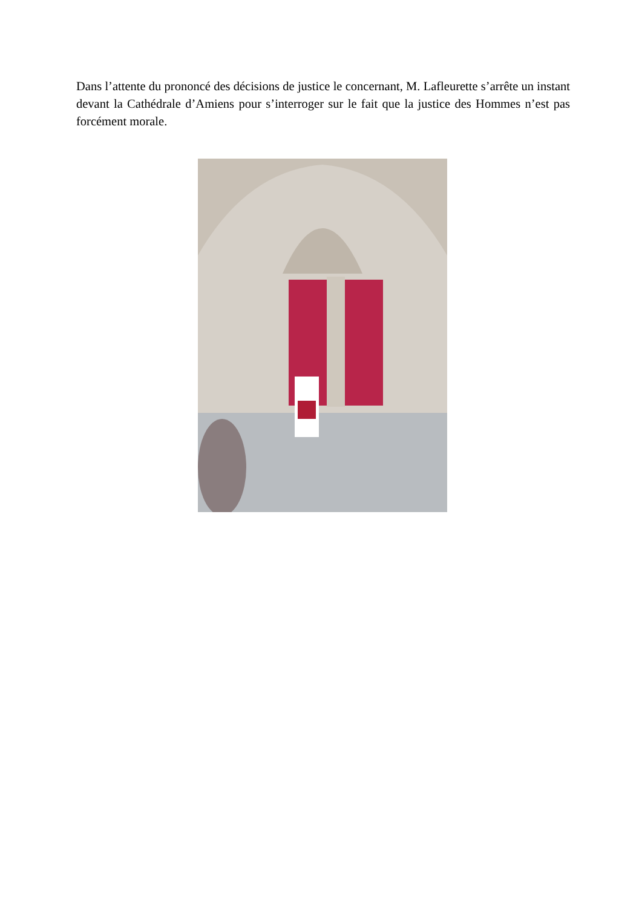Dans l’attente du prononcé des décisions de justice le concernant, M. Lafleurette s’arrête un instant devant la Cathédrale d’Amiens pour s’interroger sur le fait que la justice des Hommes n’est pas forcément morale.